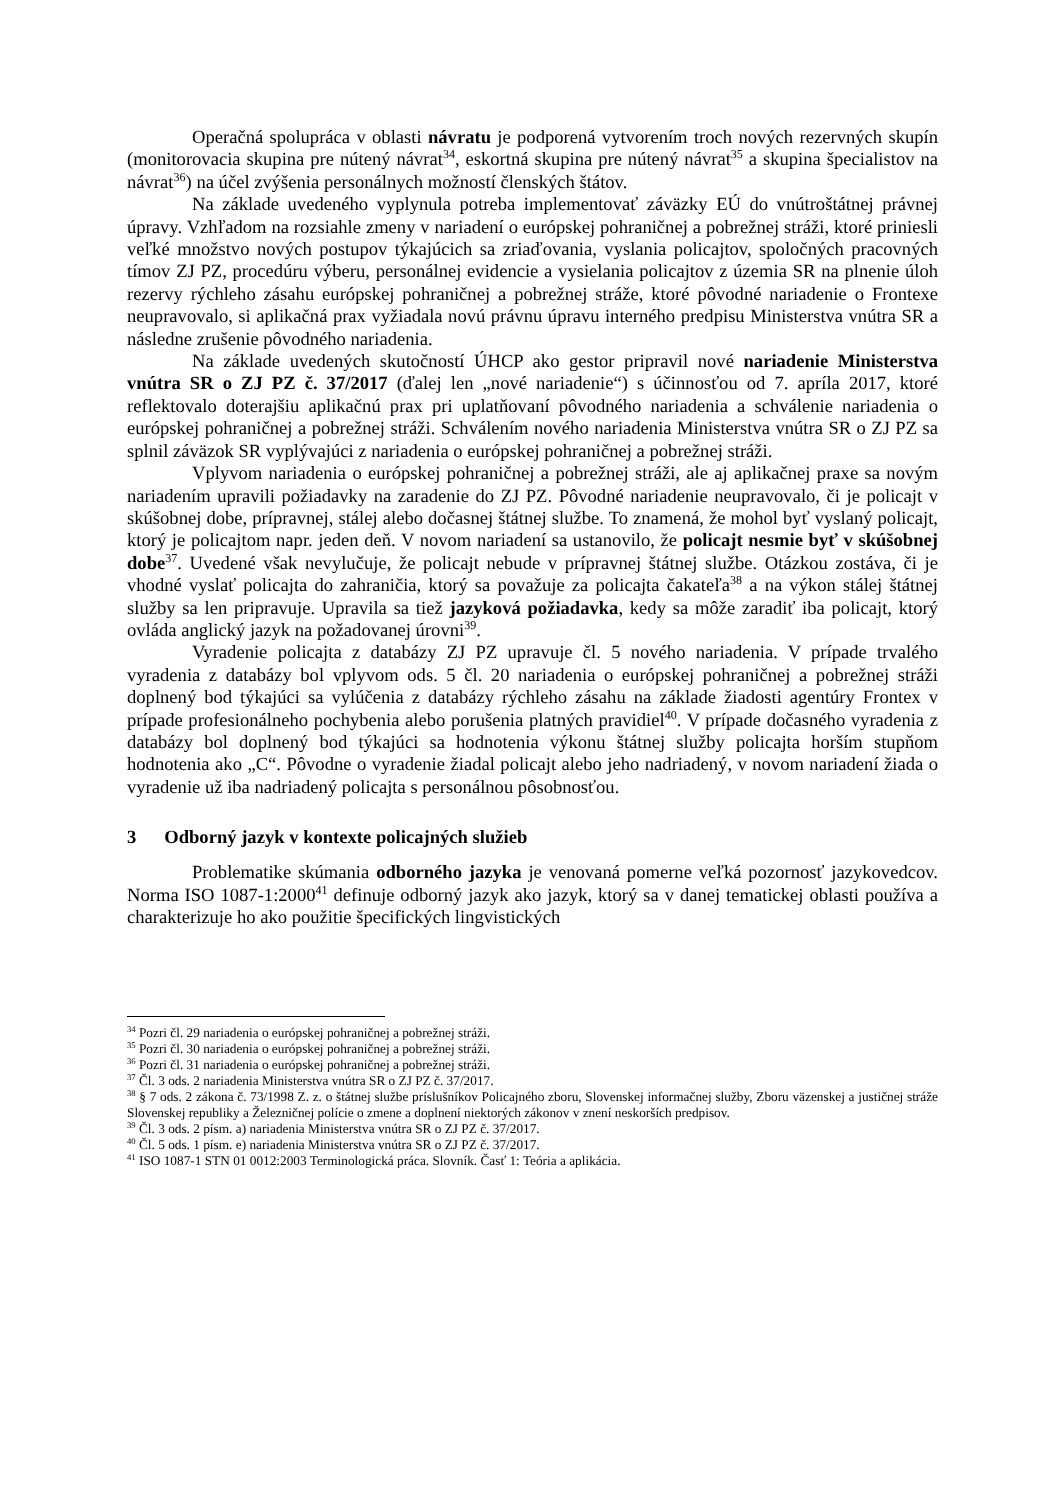Operačná spolupráca v oblasti návratu je podporená vytvorením troch nových rezervných skupín (monitorovacia skupina pre nútený návrat<sup>34</sup>, eskortná skupina pre nútený návrat<sup>35</sup> a skupina špecialistov na návrat<sup>36</sup>) na účel zvýšenia personálnych možností členských štátov.
Na základe uvedeného vyplynula potreba implementovať záväzky EÚ do vnútroštátnej právnej úpravy. Vzhľadom na rozsiahle zmeny v nariadení o európskej pohraničnej a pobrežnej stráži, ktoré priniesli veľké množstvo nových postupov týkajúcich sa zriaďovania, vyslania policajtov, spoločných pracovných tímov ZJ PZ, procedúru výberu, personálnej evidencie a vysielania policajtov z územia SR na plnenie úloh rezervy rýchleho zásahu európskej pohraničnej a pobrežnej stráže, ktoré pôvodné nariadenie o Frontexe neupravovalo, si aplikačná prax vyžiadala novú právnu úpravu interného predpisu Ministerstva vnútra SR a následne zrušenie pôvodného nariadenia.
Na základe uvedených skutočností ÚHCP ako gestor pripravil nové nariadenie Ministerstva vnútra SR o ZJ PZ č. 37/2017 (ďalej len „nové nariadenie“) s účinnosťou od 7. apríla 2017, ktoré reflektovalo doterajšiu aplikačnú prax pri uplatňovaní pôvodného nariadenia a schválenie nariadenia o európskej pohraničnej a pobrežnej stráži. Schválením nového nariadenia Ministerstva vnútra SR o ZJ PZ sa splnil záväzok SR vyplývajúci z nariadenia o európskej pohraničnej a pobrežnej stráži.
Vplyvom nariadenia o európskej pohraničnej a pobrežnej stráži, ale aj aplikačnej praxe sa novým nariadením upravili požiadavky na zaradenie do ZJ PZ. Pôvodné nariadenie neupravovalo, či je policajt v skúšobnej dobe, prípravnej, stálej alebo dočasnej štátnej službe. To znamená, že mohol byť vyslaný policajt, ktorý je policajtom napr. jeden deň. V novom nariadení sa ustanovilo, že policajt nesmie byť v skúšobnej dobe<sup>37</sup>. Uvedené však nevylučuje, že policajt nebude v prípravnej štátnej službe. Otázkou zostáva, či je vhodné vyslať policajta do zahraničia, ktorý sa považuje za policajta čakateľa<sup>38</sup> a na výkon stálej štátnej služby sa len pripravuje. Upravila sa tiež jazyková požiadavka, kedy sa môže zaradiť iba policajt, ktorý ovláda anglický jazyk na požadovanej úrovni<sup>39</sup>.
Vyradenie policajta z databázy ZJ PZ upravuje čl. 5 nového nariadenia. V prípade trvalého vyradenia z databázy bol vplyvom ods. 5 čl. 20 nariadenia o európskej pohraničnej a pobrežnej stráži doplnený bod týkajúci sa vylúčenia z databázy rýchleho zásahu na základe žiadosti agentúry Frontex v prípade profesionálneho pochybenia alebo porušenia platných pravidiel<sup>40</sup>. V prípade dočasného vyradenia z databázy bol doplnený bod týkajúci sa hodnotenia výkonu štátnej služby policajta horším stupňom hodnotenia ako „C“. Pôvodne o vyradenie žiadal policajt alebo jeho nadriadený, v novom nariadení žiada o vyradenie už iba nadriadený policajta s personálnou pôsobnosťou.
3 Odborný jazyk v kontexte policajných služieb
Problematike skúmania odborného jazyka je venovaná pomerne veľká pozornosť jazykovedcov. Norma ISO 1087-1:2000<sup>41</sup> definuje odborný jazyk ako jazyk, ktorý sa v danej tematickej oblasti používa a charakterizuje ho ako použitie špecifických lingvistických
<sup>34</sup> Pozri čl. 29 nariadenia o európskej pohraničnej a pobrežnej stráži.
<sup>35</sup> Pozri čl. 30 nariadenia o európskej pohraničnej a pobrežnej stráži.
<sup>36</sup> Pozri čl. 31 nariadenia o európskej pohraničnej a pobrežnej stráži.
<sup>37</sup> Čl. 3 ods. 2 nariadenia Ministerstva vnútra SR o ZJ PZ č. 37/2017.
<sup>38</sup> § 7 ods. 2 zákona č. 73/1998 Z. z. o štátnej službe príslušníkov Policajného zboru, Slovenskej informačnej služby, Zboru väzenskej a justičnej stráže Slovenskej republiky a Železničnej polície o zmene a doplnení niektorých zákonov v znení neskorších predpisov.
<sup>39</sup> Čl. 3 ods. 2 písm. a) nariadenia Ministerstva vnútra SR o ZJ PZ č. 37/2017.
<sup>40</sup> Čl. 5 ods. 1 písm. e) nariadenia Ministerstva vnútra SR o ZJ PZ č. 37/2017.
<sup>41</sup> ISO 1087-1 STN 01 0012:2003 Terminologická práca. Slovník. Časť 1: Teória a aplikácia.